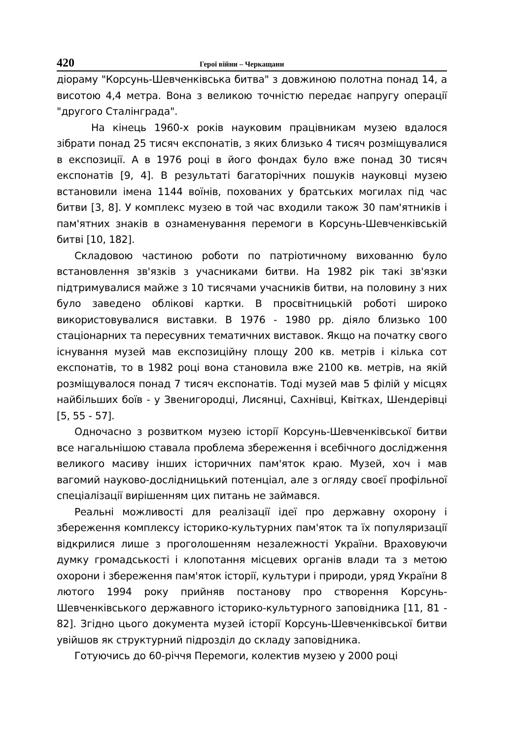420 Герої війни – Черкащани
діораму "Корсунь-Шевченківська битва" з довжиною полотна понад 14, а висотою 4,4 метра. Вона з великою точністю передає напругу операції "другого Сталінграда".
На кінець 1960-х років науковим працівникам музею вдалося зібрати понад 25 тисяч експонатів, з яких близько 4 тисяч розміщувалися в експозиції. А в 1976 році в його фондах було вже понад 30 тисяч експонатів [9, 4]. В результаті багаторічних пошуків науковці музею встановили імена 1144 воїнів, похованих у братських могилах під час битви [3, 8]. У комплекс музею в той час входили також 30 пам'ятників і пам'ятних знаків в ознаменування перемоги в Корсунь-Шевченківській битві [10, 182].
Складовою частиною роботи по патріотичному вихованню було встановлення зв'язків з учасниками битви. На 1982 рік такі зв'язки підтримувалися майже з 10 тисячами учасників битви, на половину з них було заведено облікові картки. В просвітницькій роботі широко використовувалися виставки. В 1976 - 1980 рр. діяло близько 100 стаціонарних та пересувних тематичних виставок. Якщо на початку свого існування музей мав експозиційну площу 200 кв. метрів і кілька сот експонатів, то в 1982 році вона становила вже 2100 кв. метрів, на якій розміщувалося понад 7 тисяч експонатів. Тоді музей мав 5 філій у місцях найбільших боїв - у Звенигородці, Лисянці, Сахнівці, Квітках, Шендерівці [5, 55 - 57].
Одночасно з розвитком музею історії Корсунь-Шевченківської битви все нагальнішою ставала проблема збереження і всебічного дослідження великого масиву інших історичних пам'яток краю. Музей, хоч і мав вагомий науково-дослідницький потенціал, але з огляду своєї профільної спеціалізації вирішенням цих питань не займався.
Реальні можливості для реалізації ідеї про державну охорону і збереження комплексу історико-культурних пам'яток та їх популяризації відкрилися лише з проголошенням незалежності України. Враховуючи думку громадськості і клопотання місцевих органів влади та з метою охорони і збереження пам'яток історії, культури і природи, уряд України 8 лютого 1994 року прийняв постанову про створення Корсунь-Шевченківського державного історико-культурного заповідника [11, 81 - 82]. Згідно цього документа музей історії Корсунь-Шевченківської битви увійшов як структурний підрозділ до складу заповідника.
Готуючись до 60-річчя Перемоги, колектив музею у 2000 році